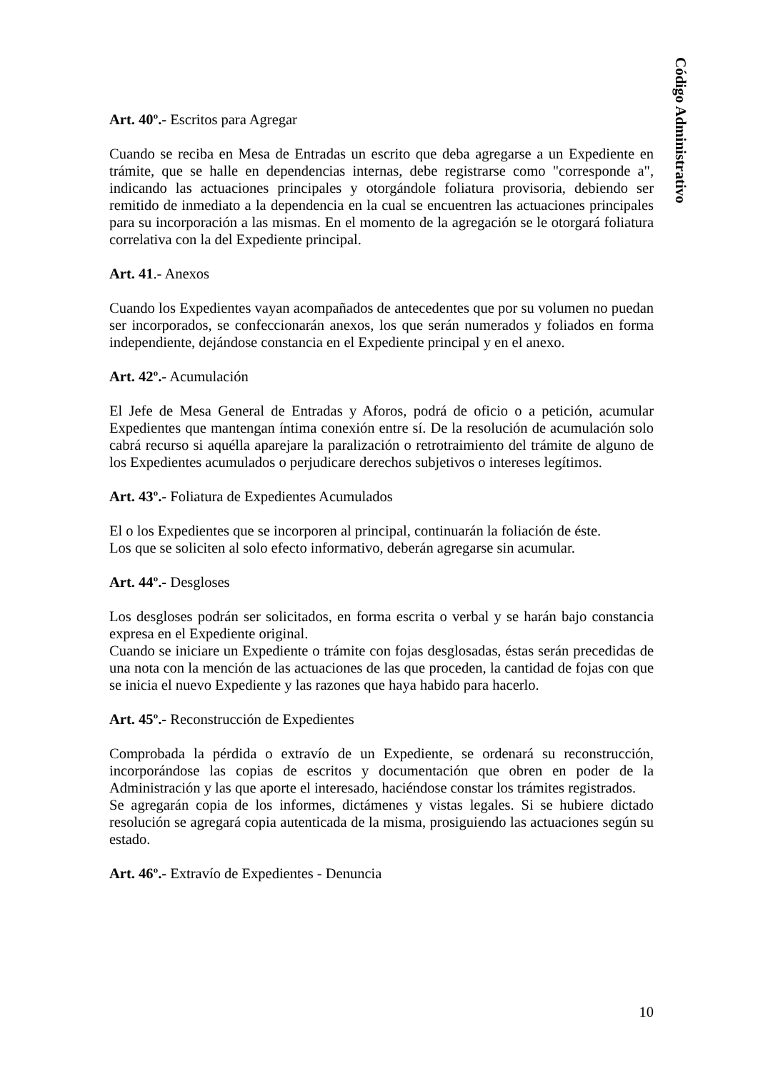Código Administrativo
Art. 40º.- Escritos para Agregar
Cuando se reciba en Mesa de Entradas un escrito que deba agregarse a un Expediente en trámite, que se halle en dependencias internas, debe registrarse como "corresponde a", indicando las actuaciones principales y otorgándole foliatura provisoria, debiendo ser remitido de inmediato a la dependencia en la cual se encuentren las actuaciones principales para su incorporación a las mismas. En el momento de la agregación se le otorgará foliatura correlativa con la del Expediente principal.
Art. 41.- Anexos
Cuando los Expedientes vayan acompañados de antecedentes que por su volumen no puedan ser incorporados, se confeccionarán anexos, los que serán numerados y foliados en forma independiente, dejándose constancia en el Expediente principal y en el anexo.
Art. 42º.- Acumulación
El Jefe de Mesa General de Entradas y Aforos, podrá de oficio o a petición, acumular Expedientes que mantengan íntima conexión entre sí. De la resolución de acumulación solo cabrá recurso si aquélla aparejare la paralización o retrotraimiento del trámite de alguno de los Expedientes acumulados o perjudicare derechos subjetivos o intereses legítimos.
Art. 43º.- Foliatura de Expedientes Acumulados
El o los Expedientes que se incorporen al principal, continuarán la foliación de éste.
Los que se soliciten al solo efecto informativo, deberán agregarse sin acumular.
Art. 44º.- Desgloses
Los desgloses podrán ser solicitados, en forma escrita o verbal y se harán bajo constancia expresa en el Expediente original.
Cuando se iniciare un Expediente o trámite con fojas desglosadas, éstas serán precedidas de una nota con la mención de las actuaciones de las que proceden, la cantidad de fojas con que se inicia el nuevo Expediente y las razones que haya habido para hacerlo.
Art. 45º.- Reconstrucción de Expedientes
Comprobada la pérdida o extravío de un Expediente, se ordenará su reconstrucción, incorporándose las copias de escritos y documentación que obren en poder de la Administración y las que aporte el interesado, haciéndose constar los trámites registrados.
Se agregarán copia de los informes, dictámenes y vistas legales. Si se hubiere dictado resolución se agregará copia autenticada de la misma, prosiguiendo las actuaciones según su estado.
Art. 46º.- Extravío de Expedientes - Denuncia
10